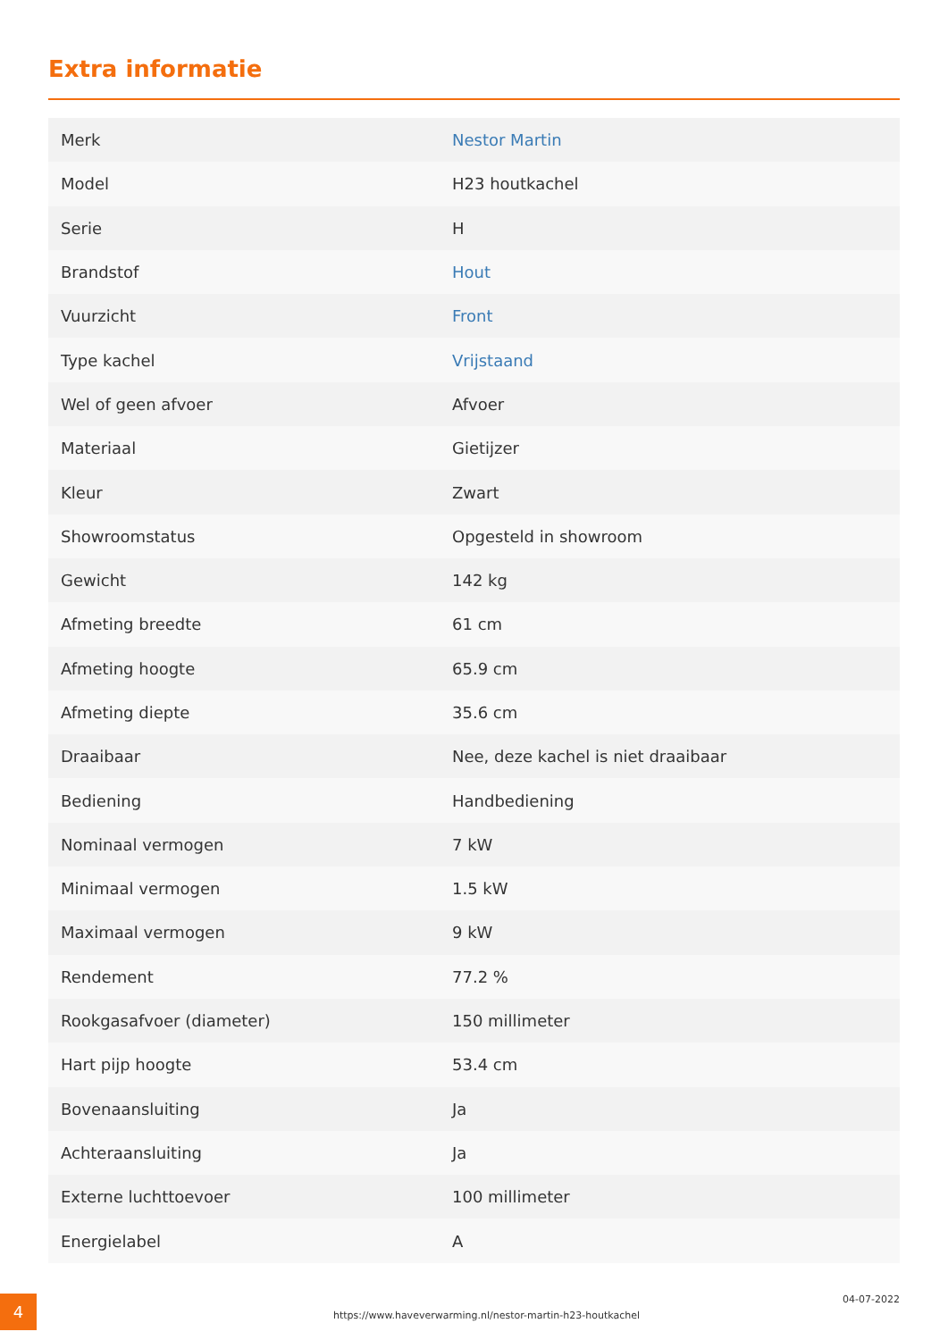Extra informatie
| Merk | Nestor Martin |
| Model | H23 houtkachel |
| Serie | H |
| Brandstof | Hout |
| Vuurzicht | Front |
| Type kachel | Vrijstaand |
| Wel of geen afvoer | Afvoer |
| Materiaal | Gietijzer |
| Kleur | Zwart |
| Showroomstatus | Opgesteld in showroom |
| Gewicht | 142 kg |
| Afmeting breedte | 61 cm |
| Afmeting hoogte | 65.9 cm |
| Afmeting diepte | 35.6 cm |
| Draaibaar | Nee, deze kachel is niet draaibaar |
| Bediening | Handbediening |
| Nominaal vermogen | 7 kW |
| Minimaal vermogen | 1.5 kW |
| Maximaal vermogen | 9 kW |
| Rendement | 77.2 % |
| Rookgasafvoer (diameter) | 150 millimeter |
| Hart pijp hoogte | 53.4 cm |
| Bovenaansluiting | Ja |
| Achteraansluiting | Ja |
| Externe luchttoevoer | 100 millimeter |
| Energielabel | A |
4
https://www.haveverwarming.nl/nestor-martin-h23-houtkachel
04-07-2022